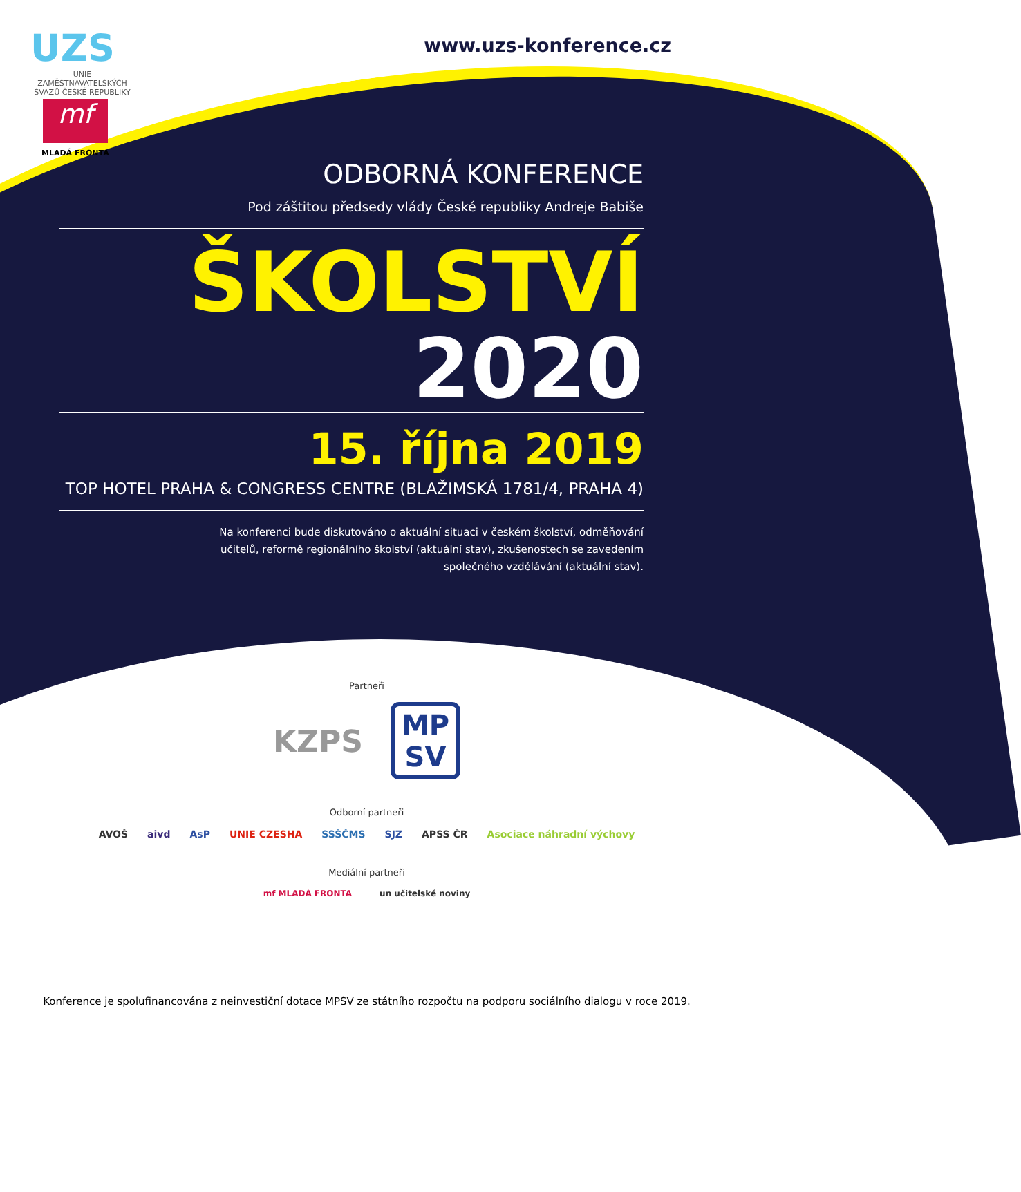UZS
UNIE ZAMĚSTNAVATELSKÝCH SVAZŮ ČESKÉ REPUBLIKY
www.uzs-konference.cz
mf
MLADÁ FRONTA
ODBORNÁ KONFERENCE
Pod záštitou předsedy vlády České republiky Andreje Babiše
ŠKOLSTVÍ
2020
15. října 2019
TOP HOTEL PRAHA & CONGRESS CENTRE (BLAŽIMSKÁ 1781/4, PRAHA 4)
Na konferenci bude diskutováno o aktuální situaci v českém školství, odměňování
učitelů, reformě regionálního školství (aktuální stav), zkušenostech se zavedením
společného vzdělávání (aktuální stav).
Partneři
KZPS MP
SV
Odborní partneři
AVOŠ aivd AsP UNIE CZESHA SSŠČMS SJZ APSS ČR Asociace náhradní výchovy
Mediální partneři
mf MLADÁ FRONTA un učitelské noviny
Konference je spolufinancována z neinvestiční dotace MPSV ze státního rozpočtu na podporu sociálního dialogu v roce 2019.